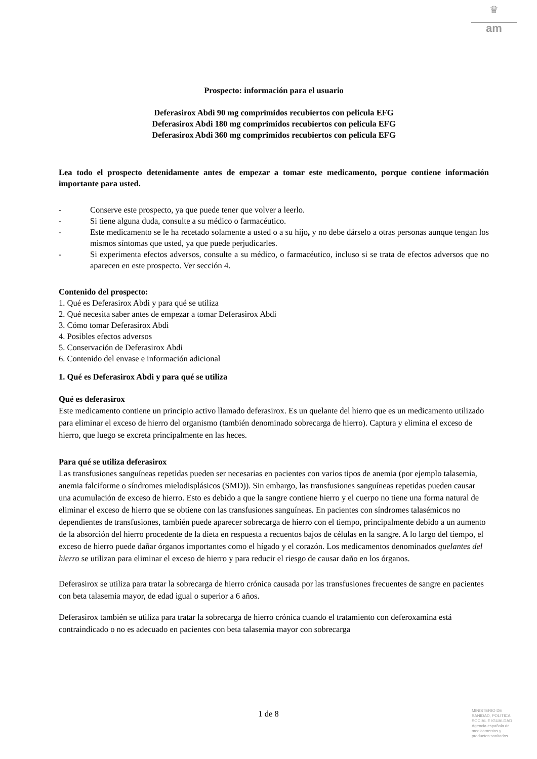♛
am
Prospecto: información para el usuario
Deferasirox Abdi 90 mg comprimidos recubiertos con pelicula EFG
Deferasirox Abdi 180 mg comprimidos recubiertos con pelicula EFG
Deferasirox Abdi 360 mg comprimidos recubiertos con pelicula EFG
Lea todo el prospecto detenidamente antes de empezar a tomar este medicamento, porque contiene información importante para usted.
- Conserve este prospecto, ya que puede tener que volver a leerlo.
- Si tiene alguna duda, consulte a su médico o farmacéutico.
- Este medicamento se le ha recetado solamente a usted o a su hijo, y no debe dárselo a otras personas aunque tengan los mismos síntomas que usted, ya que puede perjudicarles.
- Si experimenta efectos adversos, consulte a su médico, o farmacéutico, incluso si se trata de efectos adversos que no aparecen en este prospecto. Ver sección 4.
Contenido del prospecto:
1. Qué es Deferasirox Abdi y para qué se utiliza
2. Qué necesita saber antes de empezar a tomar Deferasirox Abdi
3. Cómo tomar Deferasirox Abdi
4. Posibles efectos adversos
5. Conservación de Deferasirox Abdi
6. Contenido del envase e información adicional
1. Qué es Deferasirox Abdi y para qué se utiliza
Qué es deferasirox
Este medicamento contiene un principio activo llamado deferasirox. Es un quelante del hierro que es un medicamento utilizado para eliminar el exceso de hierro del organismo (también denominado sobrecarga de hierro). Captura y elimina el exceso de hierro, que luego se excreta principalmente en las heces.
Para qué se utiliza deferasirox
Las transfusiones sanguíneas repetidas pueden ser necesarias en pacientes con varios tipos de anemia (por ejemplo talasemia, anemia falciforme o síndromes mielodisplásicos (SMD)). Sin embargo, las transfusiones sanguíneas repetidas pueden causar una acumulación de exceso de hierro. Esto es debido a que la sangre contiene hierro y el cuerpo no tiene una forma natural de eliminar el exceso de hierro que se obtiene con las transfusiones sanguíneas. En pacientes con síndromes talasémicos no dependientes de transfusiones, también puede aparecer sobrecarga de hierro con el tiempo, principalmente debido a un aumento de la absorción del hierro procedente de la dieta en respuesta a recuentos bajos de células en la sangre. A lo largo del tiempo, el exceso de hierro puede dañar órganos importantes como el hígado y el corazón. Los medicamentos denominados quelantes del hierro se utilizan para eliminar el exceso de hierro y para reducir el riesgo de causar daño en los órganos.
Deferasirox se utiliza para tratar la sobrecarga de hierro crónica causada por las transfusiones frecuentes de sangre en pacientes con beta talasemia mayor, de edad igual o superior a 6 años.
Deferasirox también se utiliza para tratar la sobrecarga de hierro crónica cuando el tratamiento con deferoxamina está contraindicado o no es adecuado en pacientes con beta talasemia mayor con sobrecarga
1 de 8
MINISTERIO DE
SANIDAD, POLITICA
SOCIAL E IGUALDAD
Agencia española de
medicamentos y
productos sanitarios